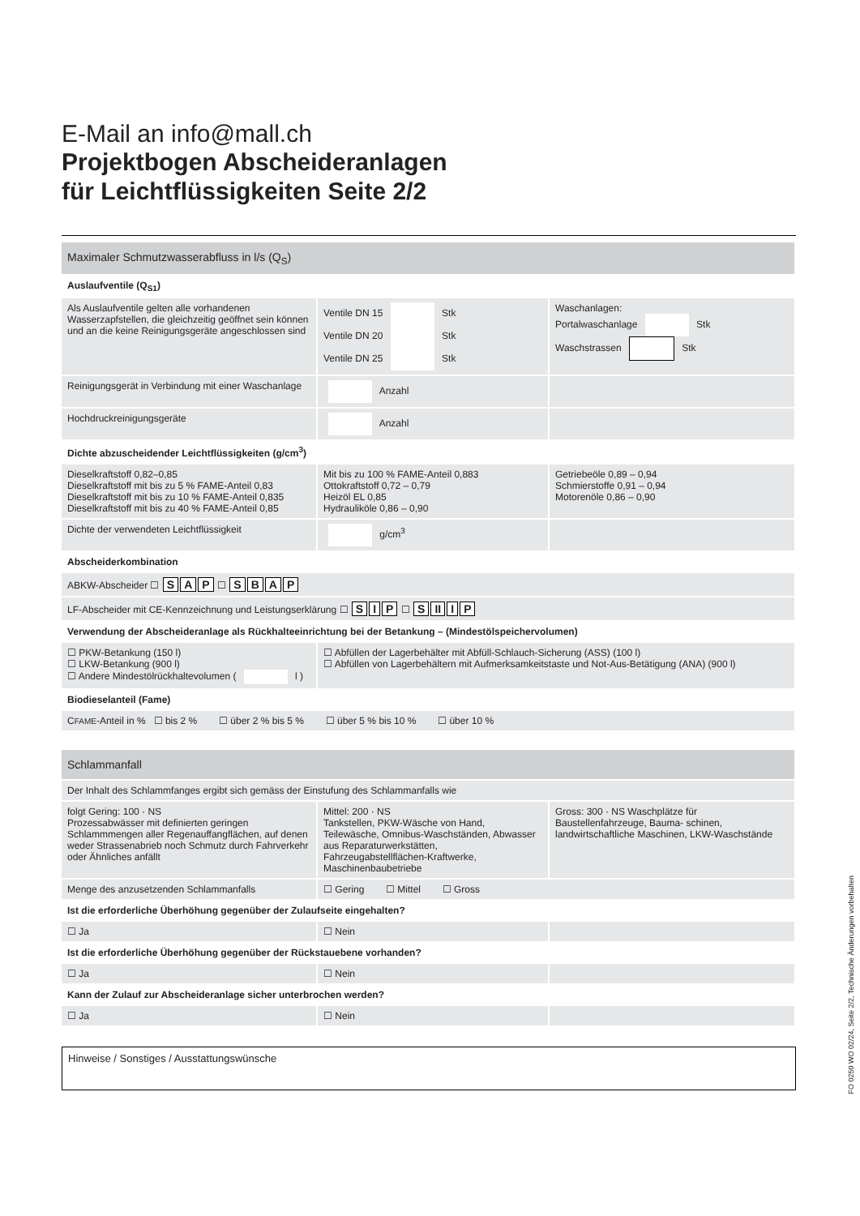E-Mail an info@mall.ch
Projektbogen Abscheideranlagen
für Leichtflüssigkeiten Seite 2/2
| Maximaler Schmutzwasserabfluss in l/s (Q<sub>S</sub>) | | |
| Auslaufventile (Q<sub>S1</sub>) | | |
| Als Auslaufventile gelten alle vorhandenen Wasserzapfstellen, die gleichzeitig geöffnet sein können und an die keine Reinigungsgeräte angeschlossen sind | Ventile DN 15 Stk Ventile DN 20 Stk Ventile DN 25 Stk | Waschanlagen: Portalwaschanlage Stk Waschstrassen Stk |
| Reinigungsgerät in Verbindung mit einer Waschanlage | Anzahl | |
| Hochdruckreinigungsgeräte | Anzahl | |
| Dichte abzuscheidender Leichtflüssigkeiten (g/cm<sup>3</sup>) | | |
| Dieselkraftstoff 0,82–0,85 Dieselkraftstoff mit bis zu 5 % FAME-Anteil 0,83 Dieselkraftstoff mit bis zu 10 % FAME-Anteil 0,835 Dieselkraftstoff mit bis zu 40 % FAME-Anteil 0,85 | Mit bis zu 100 % FAME-Anteil 0,883 Ottokraftstoff 0,72 – 0,79 Heizöl EL 0,85 Hydrauliköle 0,86 – 0,90 | Getriebeöle 0,89 – 0,94 Schmierstoffe 0,91 – 0,94 Motorenöle 0,86 – 0,90 |
| Dichte der verwendeten Leichtflüssigkeit | g/cm<sup>3</sup> | |
| Abscheiderkombination | | |
| ABKW-Abscheider ☐ S A P ☐ S B A P | | |
| LF-Abscheider mit CE-Kennzeichnung und Leistungserklärung ☐ S I P ☐ S II I P | | |
| Verwendung der Abscheideranlage als Rückhalteeinrichtung bei der Betankung – (Mindestölspeichervolumen) | | |
| ☐ PKW-Betankung (150 l) ☐ LKW-Betankung (900 l) ☐ Andere Mindestölrückhaltevolumen ( l ) | ☐ Abfüllen der Lagerbehälter mit Abfüll-Schlauch-Sicherung (ASS) (100 l) ☐ Abfüllen von Lagerbehältern mit Aufmerksamkeitstaste und Not-Aus-Betätigung (ANA) (900 l) | |
| Biodieselanteil (Fame) | | |
| C FAME -Anteil in % ☐ bis 2 % ☐ über 2 % bis 5 % ☐ über 5 % bis 10 % ☐ über 10 % | | |
| Schlammanfall | | |
| Der Inhalt des Schlammfanges ergibt sich gemäss der Einstufung des Schlammanfalls wie | | |
| folgt Gering: 100 · NS Prozessabwässer mit definierten geringen Schlammmengen aller Regenauffangflächen, auf denen weder Strassenabrieb noch Schmutz durch Fahrverkehr oder Ähnliches anfällt | Mittel: 200 · NS Tankstellen, PKW-Wäsche von Hand, Teilewäsche, Omnibus-Waschständen, Abwasser aus Reparaturwerkstätten, Fahrzeugabstellflächen-Kraftwerke, Maschinenbaubetriebe | Gross: 300 · NS Waschplätze für Baustellenfahrzeuge, Bauma- schinen, landwirtschaftliche Maschinen, LKW-Waschstände |
| Menge des anzusetzenden Schlammanfalls | ☐ Gering ☐ Mittel ☐ Gross | |
| Ist die erforderliche Überhöhung gegenüber der Zulaufseite eingehalten? | | |
| ☐ Ja | ☐ Nein | |
| Ist die erforderliche Überhöhung gegenüber der Rückstauebene vorhanden? | | |
| ☐ Ja | ☐ Nein | |
| Kann der Zulauf zur Abscheideranlage sicher unterbrochen werden? | | |
| ☐ Ja | ☐ Nein | |
Hinweise / Sonstiges / Ausstattungswünsche
FO 0250 WO 02/24, Seite 2/2, Technische Änderungen vorbehalten